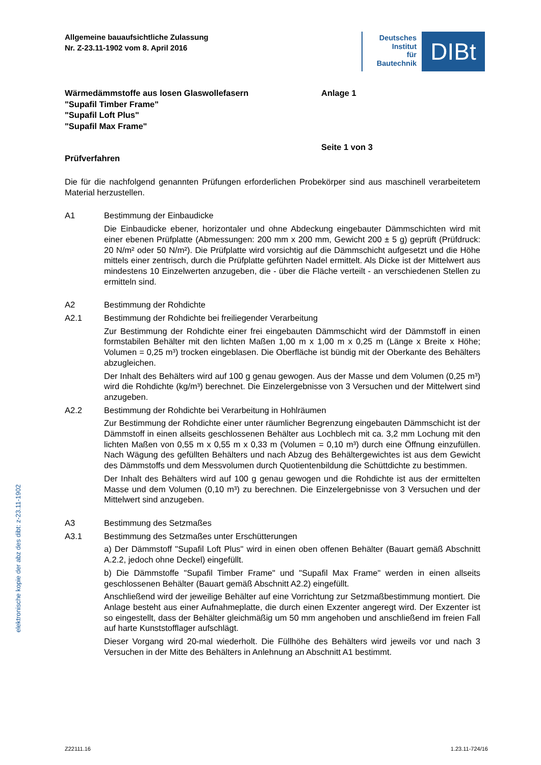Allgemeine bauaufsichtliche Zulassung
Nr. Z-23.11-1902 vom 8. April 2016
Deutsches
Institut
für
Bautechnik
DIBt
Wärmedämmstoffe aus losen Glaswollefasern
"Supafil Timber Frame"
"Supafil Loft Plus"
"Supafil Max Frame"
Anlage 1
Prüfverfahren Seite 1 von 3
Die für die nachfolgend genannten Prüfungen erforderlichen Probekörper sind aus maschinell verarbeitetem Material herzustellen.
A1 Bestimmung der Einbaudicke
Die Einbaudicke ebener, horizontaler und ohne Abdeckung eingebauter Dämmschichten wird mit einer ebenen Prüfplatte (Abmessungen: 200 mm x 200 mm, Gewicht 200 ± 5 g) geprüft (Prüfdruck: 20 N/m² oder 50 N/m²). Die Prüfplatte wird vorsichtig auf die Dämmschicht aufgesetzt und die Höhe mittels einer zentrisch, durch die Prüfplatte geführten Nadel ermittelt. Als Dicke ist der Mittelwert aus mindestens 10 Einzelwerten anzugeben, die - über die Fläche verteilt - an verschiedenen Stellen zu ermitteln sind.
A2 Bestimmung der Rohdichte
A2.1 Bestimmung der Rohdichte bei freiliegender Verarbeitung
Zur Bestimmung der Rohdichte einer frei eingebauten Dämmschicht wird der Dämmstoff in einen formstabilen Behälter mit den lichten Maßen 1,00 m x 1,00 m x 0,25 m (Länge x Breite x Höhe; Volumen = 0,25 m³) trocken eingeblasen. Die Oberfläche ist bündig mit der Oberkante des Behälters abzugleichen.
Der Inhalt des Behälters wird auf 100 g genau gewogen. Aus der Masse und dem Volumen (0,25 m³) wird die Rohdichte (kg/m³) berechnet. Die Einzelergebnisse von 3 Versuchen und der Mittelwert sind anzugeben.
A2.2 Bestimmung der Rohdichte bei Verarbeitung in Hohlräumen
Zur Bestimmung der Rohdichte einer unter räumlicher Begrenzung eingebauten Dämmschicht ist der Dämmstoff in einen allseits geschlossenen Behälter aus Lochblech mit ca. 3,2 mm Lochung mit den lichten Maßen von 0,55 m x 0,55 m x 0,33 m (Volumen = 0,10 m³) durch eine Öffnung einzufüllen. Nach Wägung des gefüllten Behälters und nach Abzug des Behältergewichtes ist aus dem Gewicht des Dämmstoffs und dem Messvolumen durch Quotientenbildung die Schüttdichte zu bestimmen.
Der Inhalt des Behälters wird auf 100 g genau gewogen und die Rohdichte ist aus der ermittelten Masse und dem Volumen (0,10 m³) zu berechnen. Die Einzelergebnisse von 3 Versuchen und der Mittelwert sind anzugeben.
A3 Bestimmung des Setzmaßes
A3.1 Bestimmung des Setzmaßes unter Erschütterungen
a) Der Dämmstoff "Supafil Loft Plus" wird in einen oben offenen Behälter (Bauart gemäß Abschnitt A.2.2, jedoch ohne Deckel) eingefüllt.
b) Die Dämmstoffe "Supafil Timber Frame" und "Supafil Max Frame" werden in einen allseits geschlossenen Behälter (Bauart gemäß Abschnitt A2.2) eingefüllt.
Anschließend wird der jeweilige Behälter auf eine Vorrichtung zur Setzmaßbestimmung montiert. Die Anlage besteht aus einer Aufnahmeplatte, die durch einen Exzenter angeregt wird. Der Exzenter ist so eingestellt, dass der Behälter gleichmäßig um 50 mm angehoben und anschließend im freien Fall auf harte Kunststofflager aufschlägt.
Dieser Vorgang wird 20-mal wiederholt. Die Füllhöhe des Behälters wird jeweils vor und nach 3 Versuchen in der Mitte des Behälters in Anlehnung an Abschnitt A1 bestimmt.
elektronische kopie der abz des dibt: z-23.11-1902
Z22111.16 1.23.11-724/16